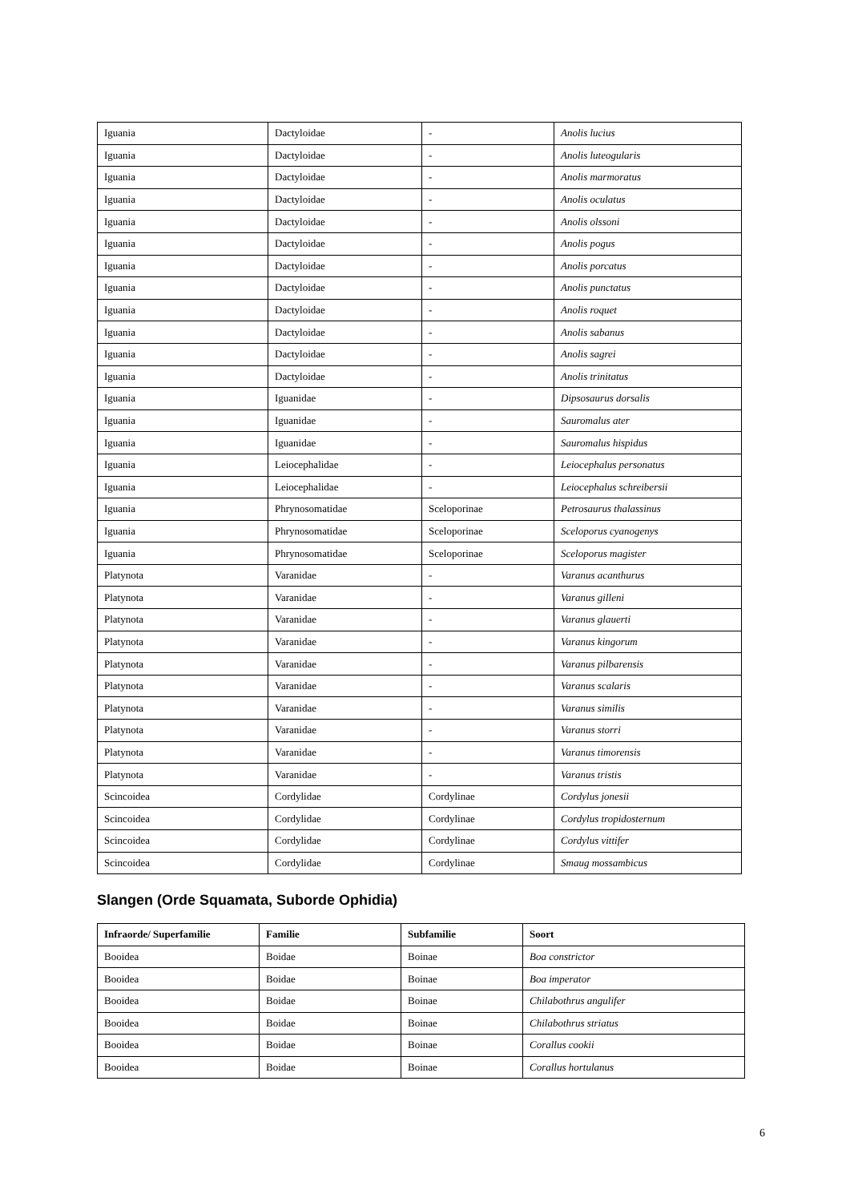| Iguania | Dactyloidae | - | Anolis lucius |
| Iguania | Dactyloidae | - | Anolis luteogularis |
| Iguania | Dactyloidae | - | Anolis marmoratus |
| Iguania | Dactyloidae | - | Anolis oculatus |
| Iguania | Dactyloidae | - | Anolis olssoni |
| Iguania | Dactyloidae | - | Anolis pogus |
| Iguania | Dactyloidae | - | Anolis porcatus |
| Iguania | Dactyloidae | - | Anolis punctatus |
| Iguania | Dactyloidae | - | Anolis roquet |
| Iguania | Dactyloidae | - | Anolis sabanus |
| Iguania | Dactyloidae | - | Anolis sagrei |
| Iguania | Dactyloidae | - | Anolis trinitatus |
| Iguania | Iguanidae | - | Dipsosaurus dorsalis |
| Iguania | Iguanidae | - | Sauromalus ater |
| Iguania | Iguanidae | - | Sauromalus hispidus |
| Iguania | Leiocephalidae | - | Leiocephalus personatus |
| Iguania | Leiocephalidae | - | Leiocephalus schreibersii |
| Iguania | Phrynosomatidae | Sceloporinae | Petrosaurus thalassinus |
| Iguania | Phrynosomatidae | Sceloporinae | Sceloporus cyanogenys |
| Iguania | Phrynosomatidae | Sceloporinae | Sceloporus magister |
| Platynota | Varanidae | - | Varanus acanthurus |
| Platynota | Varanidae | - | Varanus gilleni |
| Platynota | Varanidae | - | Varanus glauerti |
| Platynota | Varanidae | - | Varanus kingorum |
| Platynota | Varanidae | - | Varanus pilbarensis |
| Platynota | Varanidae | - | Varanus scalaris |
| Platynota | Varanidae | - | Varanus similis |
| Platynota | Varanidae | - | Varanus storri |
| Platynota | Varanidae | - | Varanus timorensis |
| Platynota | Varanidae | - | Varanus tristis |
| Scincoidea | Cordylidae | Cordylinae | Cordylus jonesii |
| Scincoidea | Cordylidae | Cordylinae | Cordylus tropidosternum |
| Scincoidea | Cordylidae | Cordylinae | Cordylus vittifer |
| Scincoidea | Cordylidae | Cordylinae | Smaug mossambicus |
Slangen (Orde Squamata, Suborde Ophidia)
| Infraorde/ Superfamilie | Familie | Subfamilie | Soort |
| --- | --- | --- | --- |
| Booidea | Boidae | Boinae | Boa constrictor |
| Booidea | Boidae | Boinae | Boa imperator |
| Booidea | Boidae | Boinae | Chilabothrus angulifer |
| Booidea | Boidae | Boinae | Chilabothrus striatus |
| Booidea | Boidae | Boinae | Corallus cookii |
| Booidea | Boidae | Boinae | Corallus hortulanus |
6